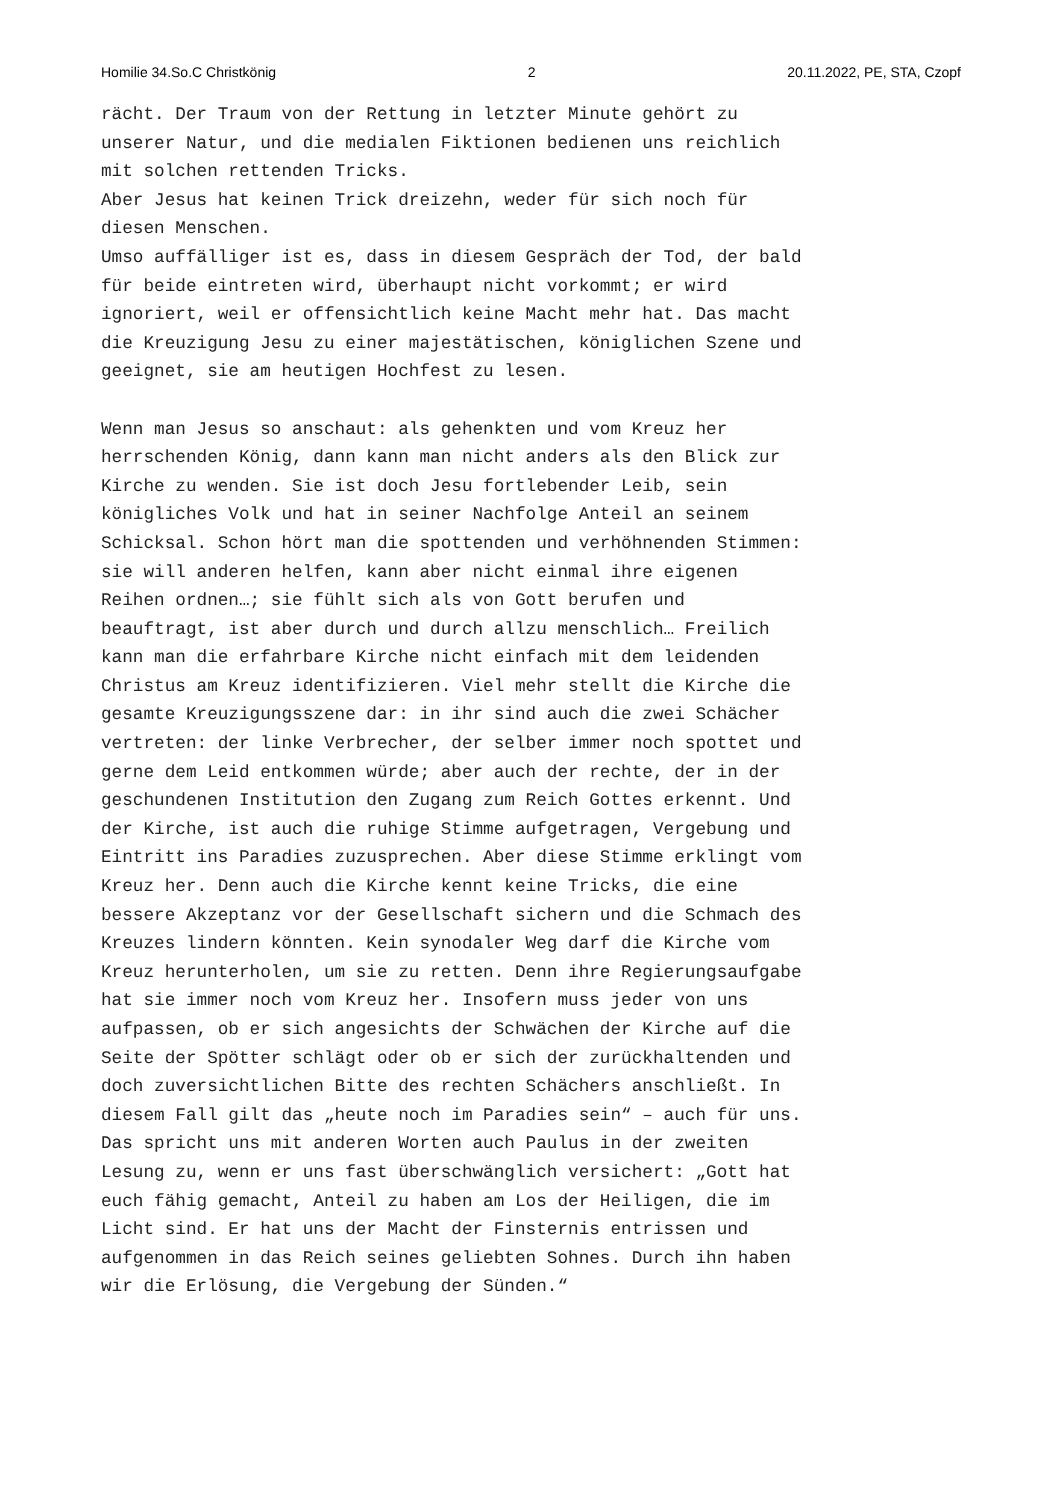Homilie 34.So.C Christkönig 2 20.11.2022, PE, STA, Czopf
rächt. Der Traum von der Rettung in letzter Minute gehört zu unserer Natur, und die medialen Fiktionen bedienen uns reichlich mit solchen rettenden Tricks. Aber Jesus hat keinen Trick dreizehn, weder für sich noch für diesen Menschen. Umso auffälliger ist es, dass in diesem Gespräch der Tod, der bald für beide eintreten wird, überhaupt nicht vorkommt; er wird ignoriert, weil er offensichtlich keine Macht mehr hat. Das macht die Kreuzigung Jesu zu einer majestätischen, königlichen Szene und geeignet, sie am heutigen Hochfest zu lesen. Wenn man Jesus so anschaut: als gehenkten und vom Kreuz her herrschenden König, dann kann man nicht anders als den Blick zur Kirche zu wenden. Sie ist doch Jesu fortlebender Leib, sein königliches Volk und hat in seiner Nachfolge Anteil an seinem Schicksal. Schon hört man die spottenden und verhöhnenden Stimmen: sie will anderen helfen, kann aber nicht einmal ihre eigenen Reihen ordnen…; sie fühlt sich als von Gott berufen und beauftragt, ist aber durch und durch allzu menschlich… Freilich kann man die erfahrbare Kirche nicht einfach mit dem leidenden Christus am Kreuz identifizieren. Viel mehr stellt die Kirche die gesamte Kreuzigungsszene dar: in ihr sind auch die zwei Schächer vertreten: der linke Verbrecher, der selber immer noch spottet und gerne dem Leid entkommen würde; aber auch der rechte, der in der geschundenen Institution den Zugang zum Reich Gottes erkennt. Und der Kirche, ist auch die ruhige Stimme aufgetragen, Vergebung und Eintritt ins Paradies zuzusprechen. Aber diese Stimme erklingt vom Kreuz her. Denn auch die Kirche kennt keine Tricks, die eine bessere Akzeptanz vor der Gesellschaft sichern und die Schmach des Kreuzes lindern könnten. Kein synodaler Weg darf die Kirche vom Kreuz herunterholen, um sie zu retten. Denn ihre Regierungsaufgabe hat sie immer noch vom Kreuz her. Insofern muss jeder von uns aufpassen, ob er sich angesichts der Schwächen der Kirche auf die Seite der Spötter schlägt oder ob er sich der zurückhaltenden und doch zuversichtlichen Bitte des rechten Schächers anschließt. In diesem Fall gilt das „heute noch im Paradies sein“ – auch für uns. Das spricht uns mit anderen Worten auch Paulus in der zweiten Lesung zu, wenn er uns fast überschwänglich versichert: „Gott hat euch fähig gemacht, Anteil zu haben am Los der Heiligen, die im Licht sind. Er hat uns der Macht der Finsternis entrissen und aufgenommen in das Reich seines geliebten Sohnes. Durch ihn haben wir die Erlösung, die Vergebung der Sünden.“